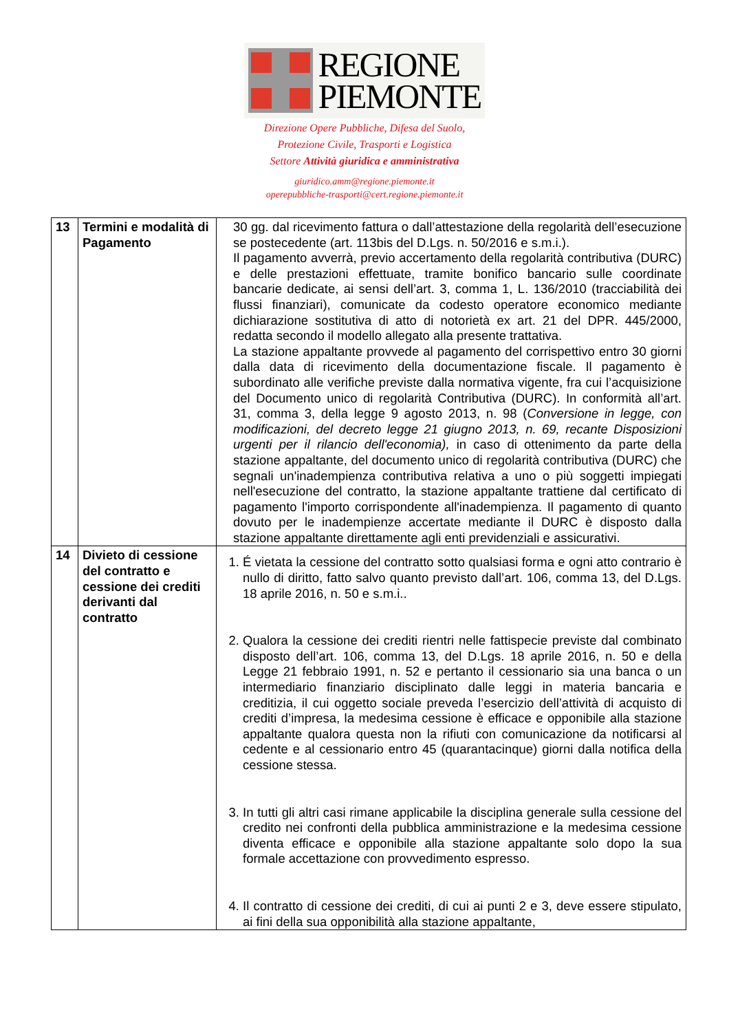REGIONE
PIEMONTE
Direzione Opere Pubbliche, Difesa del Suolo,
Protezione Civile, Trasporti e Logistica
Settore Attività giuridica e amministrativa
giuridico.amm@regione.piemonte.it
operepubbliche-trasporti@cert.regione.piemonte.it
| 13 | Termini e modalità di Pagamento | 30 gg. dal ricevimento fattura o dall’attestazione della regolarità dell’esecuzione se postecedente (art. 113bis del D.Lgs. n. 50/2016 e s.m.i.). Il pagamento avverrà, previo accertamento della regolarità contributiva (DURC) e delle prestazioni effettuate, tramite bonifico bancario sulle coordinate bancarie dedicate, ai sensi dell’art. 3, comma 1, L. 136/2010 (tracciabilità dei flussi finanziari), comunicate da codesto operatore economico mediante dichiarazione sostitutiva di atto di notorietà ex art. 21 del DPR. 445/2000, redatta secondo il modello allegato alla presente trattativa. La stazione appaltante provvede al pagamento del corrispettivo entro 30 giorni dalla data di ricevimento della documentazione fiscale. Il pagamento è subordinato alle verifiche previste dalla normativa vigente, fra cui l’acquisizione del Documento unico di regolarità Contributiva (DURC). In conformità all’art. 31, comma 3, della legge 9 agosto 2013, n. 98 ( Conversione in legge, con modificazioni, del decreto legge 21 giugno 2013, n. 69, recante Disposizioni urgenti per il rilancio dell'economia), in caso di ottenimento da parte della stazione appaltante, del documento unico di regolarità contributiva (DURC) che segnali un'inadempienza contributiva relativa a uno o più soggetti impiegati nell'esecuzione del contratto, la stazione appaltante trattiene dal certificato di pagamento l'importo corrispondente all'inadempienza. Il pagamento di quanto dovuto per le inadempienze accertate mediante il DURC è disposto dalla stazione appaltante direttamente agli enti previdenziali e assicurativi. |
| 14 | Divieto di cessione del contratto e cessione dei crediti derivanti dal contratto | 1. É vietata la cessione del contratto sotto qualsiasi forma e ogni atto contrario è nullo di diritto, fatto salvo quanto previsto dall’art. 106, comma 13, del D.Lgs. 18 aprile 2016, n. 50 e s.m.i.. 2. Qualora la cessione dei crediti rientri nelle fattispecie previste dal combinato disposto dell’art. 106, comma 13, del D.Lgs. 18 aprile 2016, n. 50 e della Legge 21 febbraio 1991, n. 52 e pertanto il cessionario sia una banca o un intermediario finanziario disciplinato dalle leggi in materia bancaria e creditizia, il cui oggetto sociale preveda l’esercizio dell’attività di acquisto di crediti d’impresa, la medesima cessione è efficace e opponibile alla stazione appaltante qualora questa non la rifiuti con comunicazione da notificarsi al cedente e al cessionario entro 45 (quarantacinque) giorni dalla notifica della cessione stessa. 3. In tutti gli altri casi rimane applicabile la disciplina generale sulla cessione del credito nei confronti della pubblica amministrazione e la medesima cessione diventa efficace e opponibile alla stazione appaltante solo dopo la sua formale accettazione con provvedimento espresso. 4. Il contratto di cessione dei crediti, di cui ai punti 2 e 3, deve essere stipulato, ai fini della sua opponibilità alla stazione appaltante, |